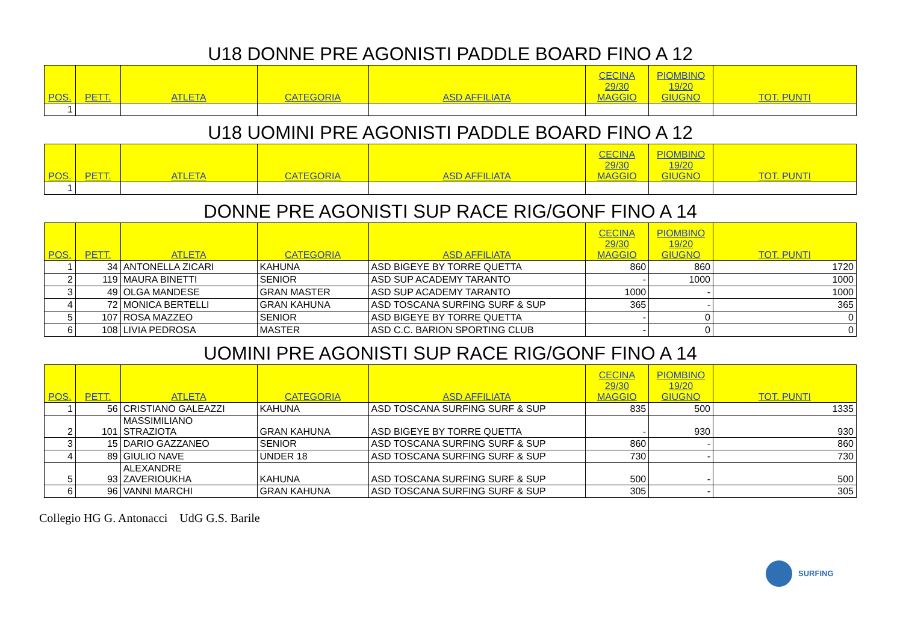| U18 DONNE PRE AGONISTI PADDLE BOARD FINO A 12 | | | | | | | |
| POS. | PETT. | ATLETA | CATEGORIA | ASD AFFILIATA | CECINA 29/30 MAGGIO | PIOMBINO 19/20 GIUGNO | TOT. PUNTI |
| 1 | | | | | | | |
| U18 UOMINI PRE AGONISTI PADDLE BOARD FINO A 12 | | | | | | | |
| POS. | PETT. | ATLETA | CATEGORIA | ASD AFFILIATA | CECINA 29/30 MAGGIO | PIOMBINO 19/20 GIUGNO | TOT. PUNTI |
| 1 | | | | | | | |
| DONNE PRE AGONISTI SUP RACE RIG/GONF FINO A 14 | | | | | | | |
| POS. | PETT. | ATLETA | CATEGORIA | ASD AFFILIATA | CECINA 29/30 MAGGIO | PIOMBINO 19/20 GIUGNO | TOT. PUNTI |
| 1 | 34 | ANTONELLA ZICARI | KAHUNA | ASD BIGEYE BY TORRE QUETTA | 860 | 860 | 1720 |
| 2 | 119 | MAURA BINETTI | SENIOR | ASD SUP ACADEMY TARANTO | - | 1000 | 1000 |
| 3 | 49 | OLGA MANDESE | GRAN MASTER | ASD SUP ACADEMY TARANTO | 1000 | - | 1000 |
| 4 | 72 | MONICA BERTELLI | GRAN KAHUNA | ASD TOSCANA SURFING SURF & SUP | 365 | - | 365 |
| 5 | 107 | ROSA MAZZEO | SENIOR | ASD BIGEYE BY TORRE QUETTA | - | 0 | 0 |
| 6 | 108 | LIVIA PEDROSA | MASTER | ASD C.C. BARION SPORTING CLUB | - | 0 | 0 |
| UOMINI PRE AGONISTI SUP RACE RIG/GONF FINO A 14 | | | | | | | |
| POS. | PETT. | ATLETA | CATEGORIA | ASD AFFILIATA | CECINA 29/30 MAGGIO | PIOMBINO 19/20 GIUGNO | TOT. PUNTI |
| 1 | 56 | CRISTIANO GALEAZZI | KAHUNA | ASD TOSCANA SURFING SURF & SUP | 835 | 500 | 1335 |
| 2 | 101 | MASSIMILIANO STRAZIOTA | GRAN KAHUNA | ASD BIGEYE BY TORRE QUETTA | - | 930 | 930 |
| 3 | 15 | DARIO GAZZANEO | SENIOR | ASD TOSCANA SURFING SURF & SUP | 860 | - | 860 |
| 4 | 89 | GIULIO NAVE | UNDER 18 | ASD TOSCANA SURFING SURF & SUP | 730 | - | 730 |
| 5 | 93 | ALEXANDRE ZAVERIOUKHA | KAHUNA | ASD TOSCANA SURFING SURF & SUP | 500 | - | 500 |
| 6 | 96 | VANNI MARCHI | GRAN KAHUNA | ASD TOSCANA SURFING SURF & SUP | 305 | - | 305 |
Collegio HG G. Antonacci UdG G.S. Barile
SURFING